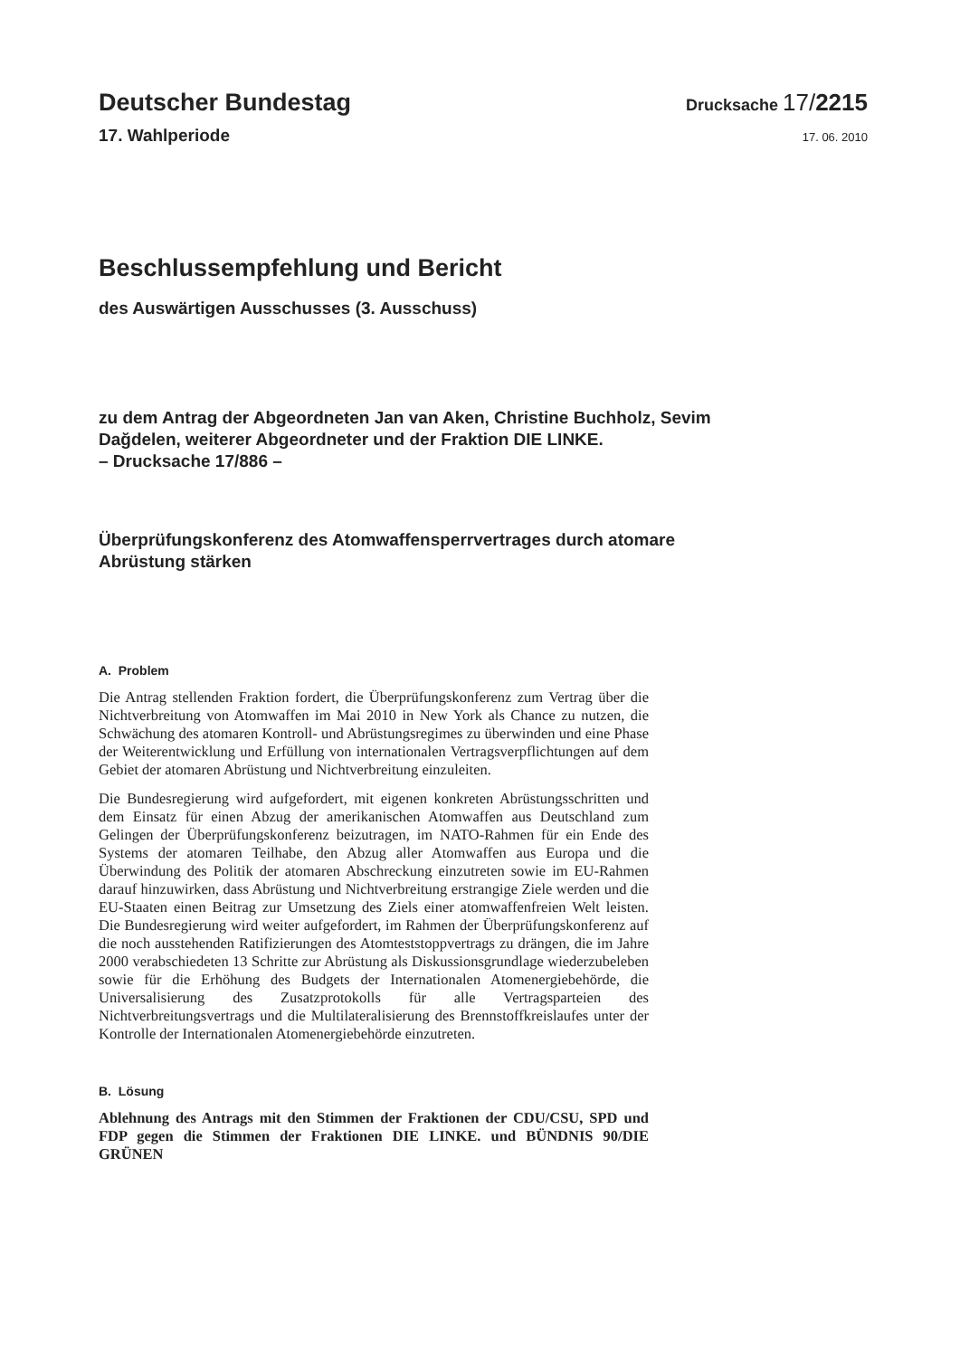Deutscher Bundestag
Drucksache 17/2215
17. Wahlperiode
17. 06. 2010
Beschlussempfehlung und Bericht
des Auswärtigen Ausschusses (3. Ausschuss)
zu dem Antrag der Abgeordneten Jan van Aken, Christine Buchholz, Sevim
Dağdelen, weiterer Abgeordneter und der Fraktion DIE LINKE.
– Drucksache 17/886 –
Überprüfungskonferenz des Atomwaffensperrvertrages durch atomare
Abrüstung stärken
A. Problem
Die Antrag stellenden Fraktion fordert, die Überprüfungskonferenz zum Vertrag über die Nichtverbreitung von Atomwaffen im Mai 2010 in New York als Chance zu nutzen, die Schwächung des atomaren Kontroll- und Abrüstungsregimes zu überwinden und eine Phase der Weiterentwicklung und Erfüllung von internationalen Vertragsverpflichtungen auf dem Gebiet der atomaren Abrüstung und Nichtverbreitung einzuleiten.
Die Bundesregierung wird aufgefordert, mit eigenen konkreten Abrüstungsschritten und dem Einsatz für einen Abzug der amerikanischen Atomwaffen aus Deutschland zum Gelingen der Überprüfungskonferenz beizutragen, im NATO-Rahmen für ein Ende des Systems der atomaren Teilhabe, den Abzug aller Atomwaffen aus Europa und die Überwindung des Politik der atomaren Abschreckung einzutreten sowie im EU-Rahmen darauf hinzuwirken, dass Abrüstung und Nichtverbreitung erstrangige Ziele werden und die EU-Staaten einen Beitrag zur Umsetzung des Ziels einer atomwaffenfreien Welt leisten. Die Bundesregierung wird weiter aufgefordert, im Rahmen der Überprüfungskonferenz auf die noch ausstehenden Ratifizierungen des Atomteststoppvertrags zu drängen, die im Jahre 2000 verabschiedeten 13 Schritte zur Abrüstung als Diskussionsgrundlage wiederzubeleben sowie für die Erhöhung des Budgets der Internationalen Atomenergiebehörde, die Universalisierung des Zusatzprotokolls für alle Vertragsparteien des Nichtverbreitungsvertrags und die Multilateralisierung des Brennstoffkreislaufes unter der Kontrolle der Internationalen Atomenergiebehörde einzutreten.
B. Lösung
Ablehnung des Antrags mit den Stimmen der Fraktionen der CDU/CSU, SPD und FDP gegen die Stimmen der Fraktionen DIE LINKE. und BÜNDNIS 90/DIE GRÜNEN